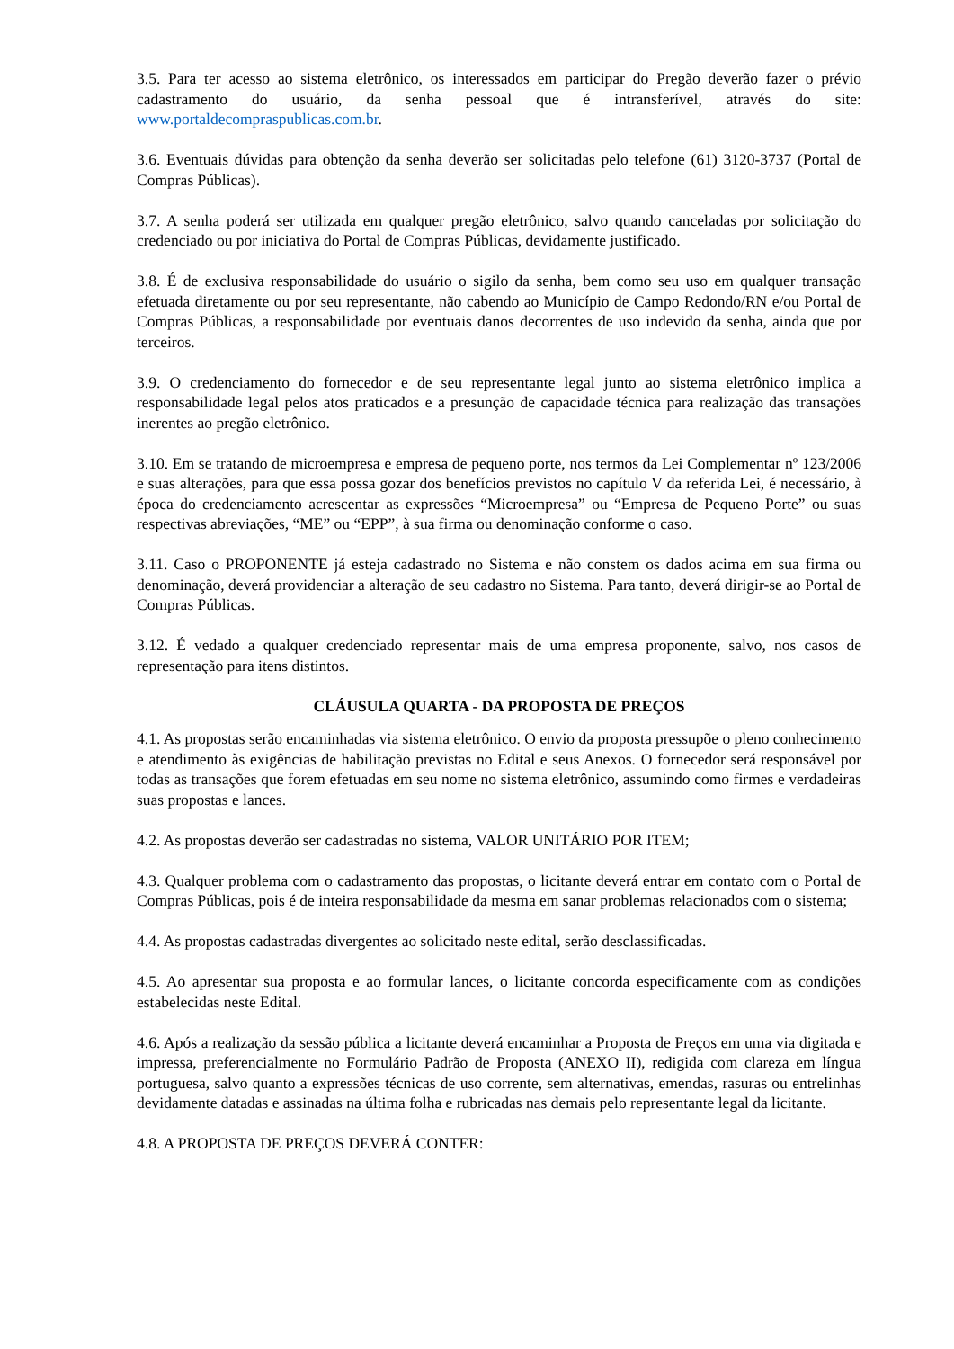3.5. Para ter acesso ao sistema eletrônico, os interessados em participar do Pregão deverão fazer o prévio cadastramento do usuário, da senha pessoal que é intransferível, através do site: www.portaldecompraspublicas.com.br.
3.6. Eventuais dúvidas para obtenção da senha deverão ser solicitadas pelo telefone (61) 3120-3737 (Portal de Compras Públicas).
3.7. A senha poderá ser utilizada em qualquer pregão eletrônico, salvo quando canceladas por solicitação do credenciado ou por iniciativa do Portal de Compras Públicas, devidamente justificado.
3.8. É de exclusiva responsabilidade do usuário o sigilo da senha, bem como seu uso em qualquer transação efetuada diretamente ou por seu representante, não cabendo ao Município de Campo Redondo/RN e/ou Portal de Compras Públicas, a responsabilidade por eventuais danos decorrentes de uso indevido da senha, ainda que por terceiros.
3.9. O credenciamento do fornecedor e de seu representante legal junto ao sistema eletrônico implica a responsabilidade legal pelos atos praticados e a presunção de capacidade técnica para realização das transações inerentes ao pregão eletrônico.
3.10. Em se tratando de microempresa e empresa de pequeno porte, nos termos da Lei Complementar nº 123/2006 e suas alterações, para que essa possa gozar dos benefícios previstos no capítulo V da referida Lei, é necessário, à época do credenciamento acrescentar as expressões “Microempresa” ou “Empresa de Pequeno Porte” ou suas respectivas abreviações, “ME” ou “EPP”, à sua firma ou denominação conforme o caso.
3.11. Caso o PROPONENTE já esteja cadastrado no Sistema e não constem os dados acima em sua firma ou denominação, deverá providenciar a alteração de seu cadastro no Sistema. Para tanto, deverá dirigir-se ao Portal de Compras Públicas.
3.12. É vedado a qualquer credenciado representar mais de uma empresa proponente, salvo, nos casos de representação para itens distintos.
CLÁUSULA QUARTA - DA PROPOSTA DE PREÇOS
4.1. As propostas serão encaminhadas via sistema eletrônico. O envio da proposta pressupõe o pleno conhecimento e atendimento às exigências de habilitação previstas no Edital e seus Anexos. O fornecedor será responsável por todas as transações que forem efetuadas em seu nome no sistema eletrônico, assumindo como firmes e verdadeiras suas propostas e lances.
4.2. As propostas deverão ser cadastradas no sistema, VALOR UNITÁRIO POR ITEM;
4.3. Qualquer problema com o cadastramento das propostas, o licitante deverá entrar em contato com o Portal de Compras Públicas, pois é de inteira responsabilidade da mesma em sanar problemas relacionados com o sistema;
4.4. As propostas cadastradas divergentes ao solicitado neste edital, serão desclassificadas.
4.5. Ao apresentar sua proposta e ao formular lances, o licitante concorda especificamente com as condições estabelecidas neste Edital.
4.6. Após a realização da sessão pública a licitante deverá encaminhar a Proposta de Preços em uma via digitada e impressa, preferencialmente no Formulário Padrão de Proposta (ANEXO II), redigida com clareza em língua portuguesa, salvo quanto a expressões técnicas de uso corrente, sem alternativas, emendas, rasuras ou entrelinhas devidamente datadas e assinadas na última folha e rubricadas nas demais pelo representante legal da licitante.
4.8. A PROPOSTA DE PREÇOS DEVERÁ CONTER: